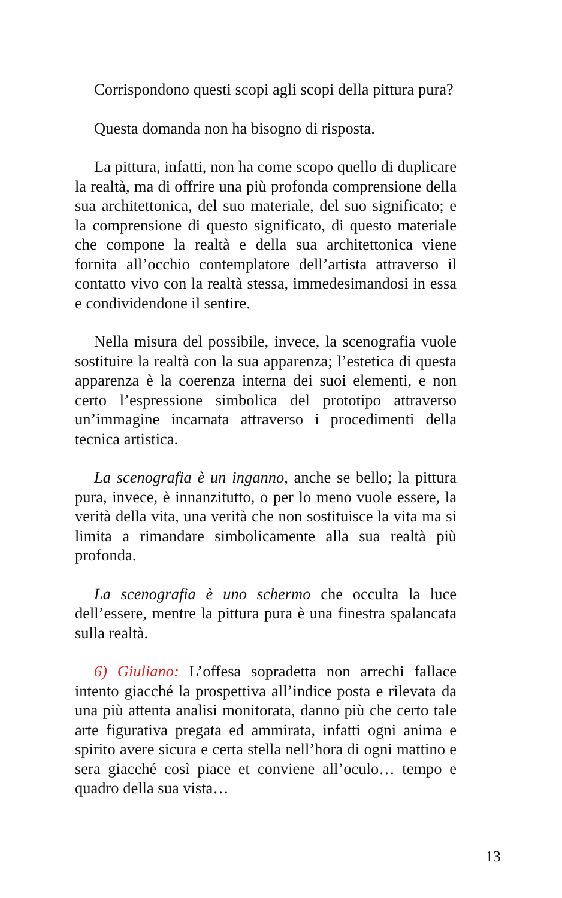Corrispondono questi scopi agli scopi della pittura pura?
Questa domanda non ha bisogno di risposta.
La pittura, infatti, non ha come scopo quello di duplicare la realtà, ma di offrire una più profonda comprensione della sua architettonica, del suo materiale, del suo significato; e la comprensione di questo significato, di questo materiale che compone la realtà e della sua architettonica viene fornita all’occhio contemplatore dell’artista attraverso il contatto vivo con la realtà stessa, immedesimandosi in essa e condividendone il sentire.
Nella misura del possibile, invece, la scenografia vuole sostituire la realtà con la sua apparenza; l’estetica di questa apparenza è la coerenza interna dei suoi elementi, e non certo l’espressione simbolica del prototipo attraverso un’immagine incarnata attraverso i procedimenti della tecnica artistica.
La scenografia è un inganno, anche se bello; la pittura pura, invece, è innanzitutto, o per lo meno vuole essere, la verità della vita, una verità che non sostituisce la vita ma si limita a rimandare simbolicamente alla sua realtà più profonda.
La scenografia è uno schermo che occulta la luce dell’essere, mentre la pittura pura è una finestra spalancata sulla realtà.
6) Giuliano: L’offesa sopradetta non arrechi fallace intento giacché la prospettiva all’indice posta e rilevata da una più attenta analisi monitorata, danno più che certo tale arte figurativa pregata ed ammirata, infatti ogni anima e spirito avere sicura e certa stella nell’hora di ogni mattino e sera giacché così piace et conviene all’oculo… tempo e quadro della sua vista…
13